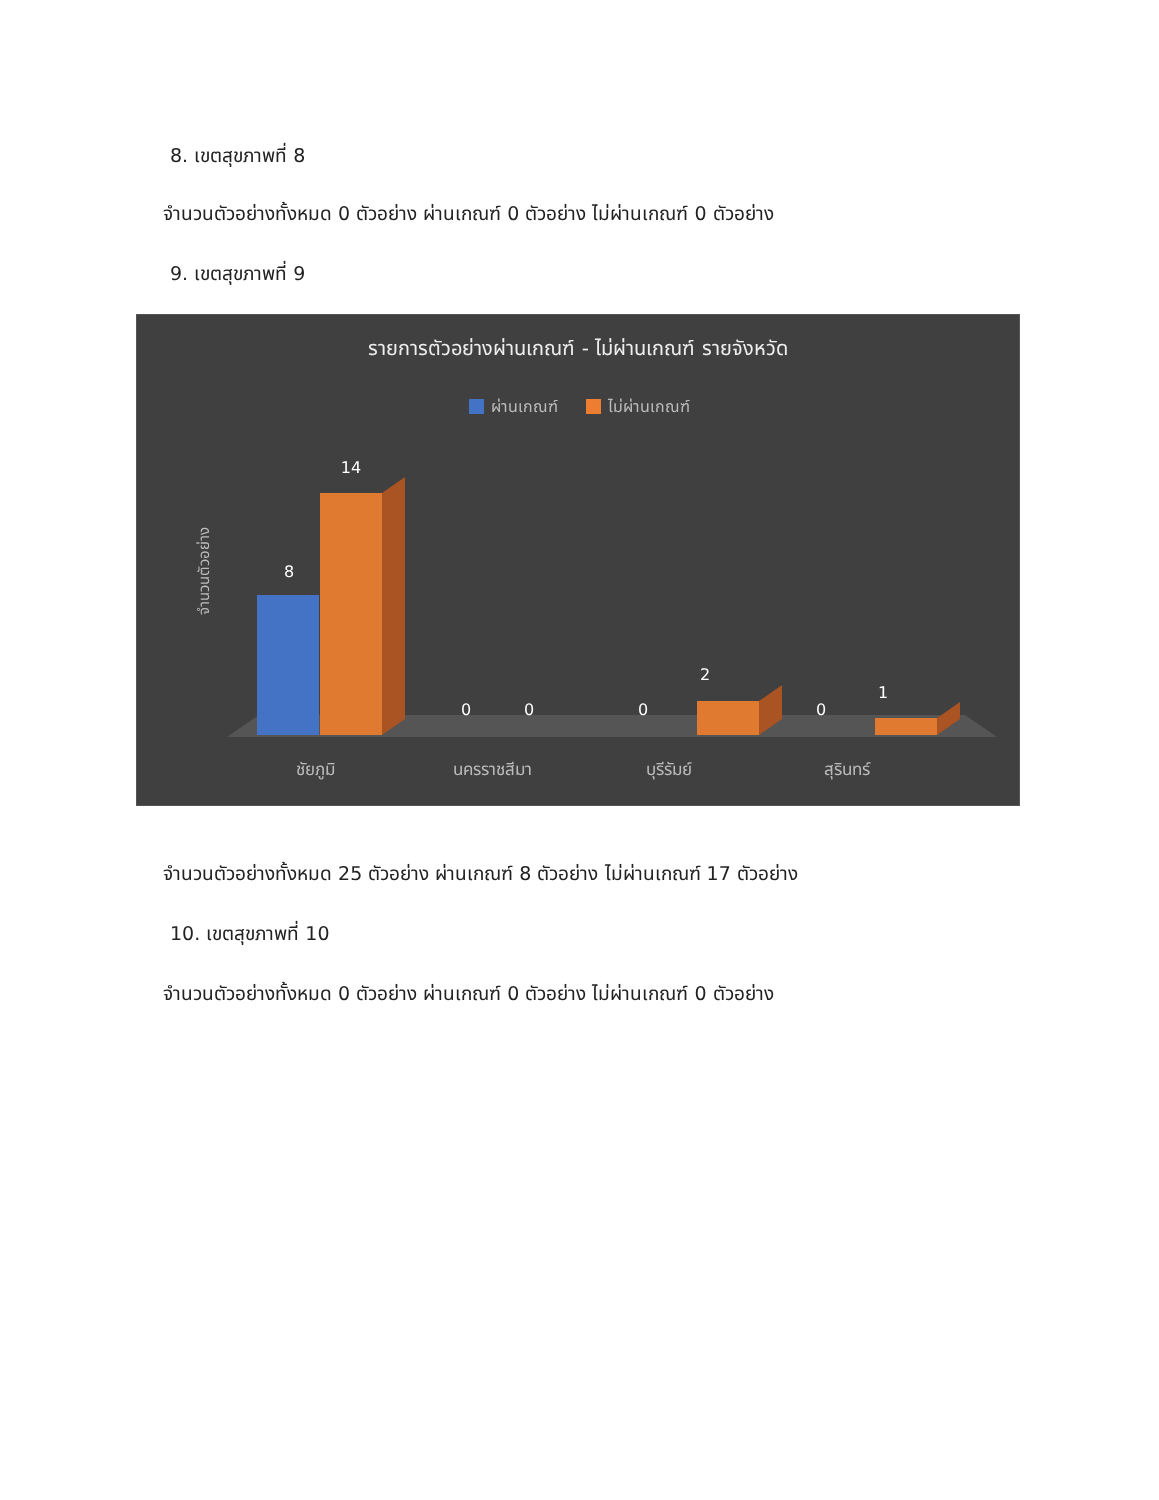8. เขตสุขภาพที่ 8
จำนวนตัวอย่างทั้งหมด 0 ตัวอย่าง ผ่านเกณฑ์ 0 ตัวอย่าง ไม่ผ่านเกณฑ์ 0 ตัวอย่าง
9. เขตสุขภาพที่ 9
รายการตัวอย่างผ่านเกณฑ์ - ไม่ผ่านเกณฑ์ รายจังหวัด
ผ่านเกณฑ์
ไม่ผ่านเกณฑ์
จำนวนตัวอย่าง
8
14
0
0
0
2
0
1
ชัยภูมิ
นครราชสีมา
บุรีรัมย์
สุรินทร์
จำนวนตัวอย่างทั้งหมด 25 ตัวอย่าง ผ่านเกณฑ์ 8 ตัวอย่าง ไม่ผ่านเกณฑ์ 17 ตัวอย่าง
10. เขตสุขภาพที่ 10
จำนวนตัวอย่างทั้งหมด 0 ตัวอย่าง ผ่านเกณฑ์ 0 ตัวอย่าง ไม่ผ่านเกณฑ์ 0 ตัวอย่าง